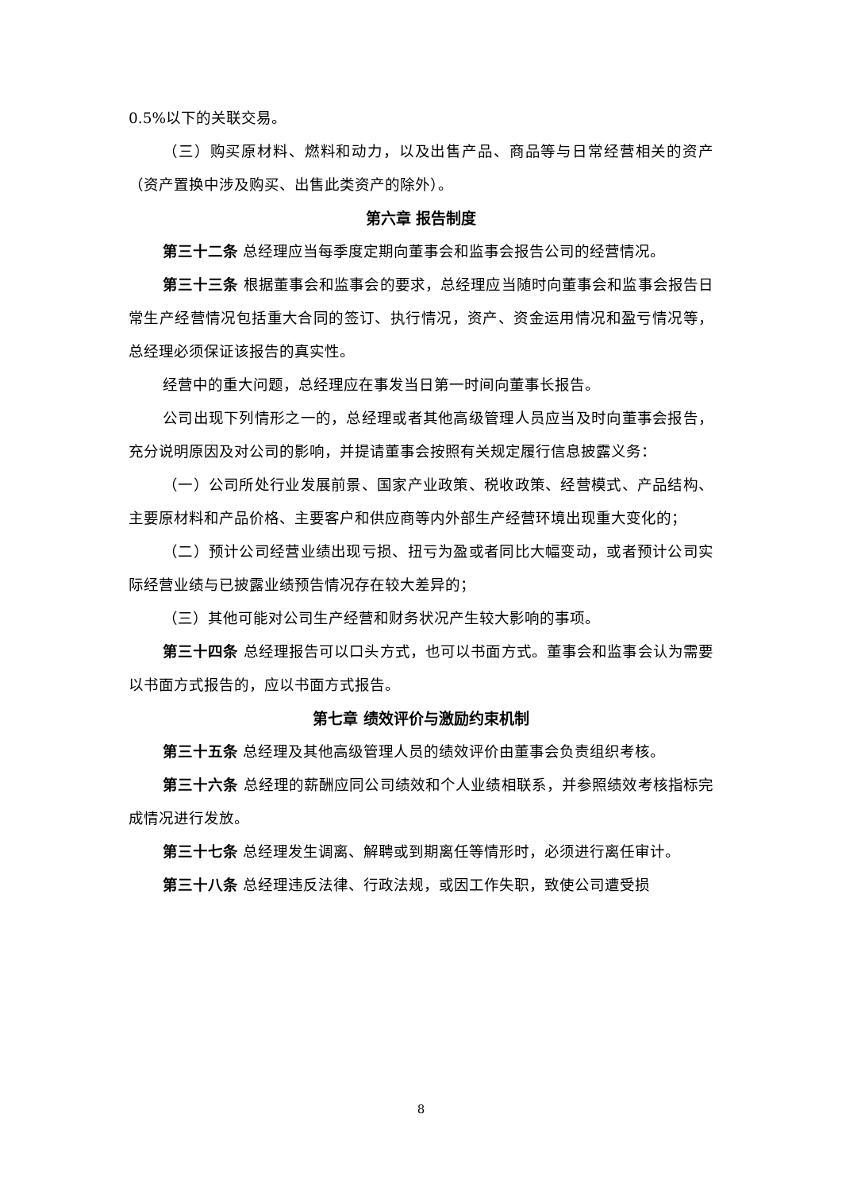0.5%以下的关联交易。
（三）购买原材料、燃料和动力，以及出售产品、商品等与日常经营相关的资产（资产置换中涉及购买、出售此类资产的除外）。
第六章 报告制度
第三十二条 总经理应当每季度定期向董事会和监事会报告公司的经营情况。
第三十三条 根据董事会和监事会的要求，总经理应当随时向董事会和监事会报告日常生产经营情况包括重大合同的签订、执行情况，资产、资金运用情况和盈亏情况等，总经理必须保证该报告的真实性。
经营中的重大问题，总经理应在事发当日第一时间向董事长报告。
公司出现下列情形之一的，总经理或者其他高级管理人员应当及时向董事会报告，充分说明原因及对公司的影响，并提请董事会按照有关规定履行信息披露义务：
（一）公司所处行业发展前景、国家产业政策、税收政策、经营模式、产品结构、主要原材料和产品价格、主要客户和供应商等内外部生产经营环境出现重大变化的；
（二）预计公司经营业绩出现亏损、扭亏为盈或者同比大幅变动，或者预计公司实际经营业绩与已披露业绩预告情况存在较大差异的；
（三）其他可能对公司生产经营和财务状况产生较大影响的事项。
第三十四条 总经理报告可以口头方式，也可以书面方式。董事会和监事会认为需要以书面方式报告的，应以书面方式报告。
第七章 绩效评价与激励约束机制
第三十五条 总经理及其他高级管理人员的绩效评价由董事会负责组织考核。
第三十六条 总经理的薪酬应同公司绩效和个人业绩相联系，并参照绩效考核指标完成情况进行发放。
第三十七条 总经理发生调离、解聘或到期离任等情形时，必须进行离任审计。
第三十八条 总经理违反法律、行政法规，或因工作失职，致使公司遭受损
8